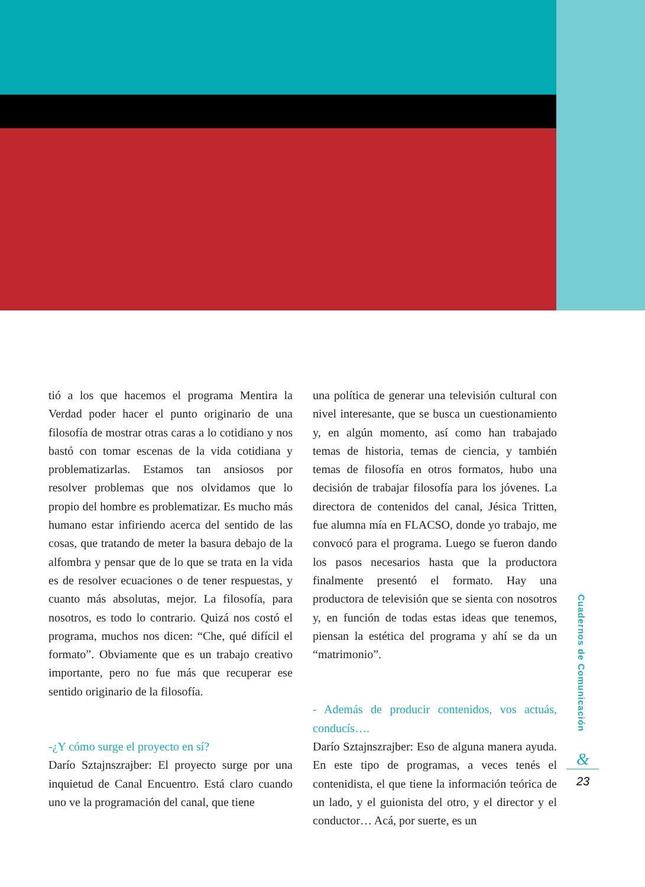tió a los que hacemos el programa Mentira la Verdad poder hacer el punto originario de una filosofía de mostrar otras caras a lo cotidiano y nos bastó con tomar escenas de la vida cotidiana y problematizarlas. Estamos tan ansiosos por resolver problemas que nos olvidamos que lo propio del hombre es problematizar. Es mucho más humano estar infiriendo acerca del sentido de las cosas, que tratando de meter la basura debajo de la alfombra y pensar que de lo que se trata en la vida es de resolver ecuaciones o de tener respuestas, y cuanto más absolutas, mejor. La filosofía, para nosotros, es todo lo contrario. Quizá nos costó el programa, muchos nos dicen: “Che, qué difícil el formato”. Obviamente que es un trabajo creativo importante, pero no fue más que recuperar ese sentido originario de la filosofía.
-¿Y cómo surge el proyecto en sí?
Darío Sztajnszrajber: El proyecto surge por una inquietud de Canal Encuentro. Está claro cuando uno ve la programación del canal, que tiene
una política de generar una televisión cultural con nivel interesante, que se busca un cuestionamiento y, en algún momento, así como han trabajado temas de historia, temas de ciencia, y también temas de filosofía en otros formatos, hubo una decisión de trabajar filosofía para los jóvenes. La directora de contenidos del canal, Jésica Tritten, fue alumna mía en FLACSO, donde yo trabajo, me convocó para el programa. Luego se fueron dando los pasos necesarios hasta que la productora finalmente presentó el formato. Hay una productora de televisión que se sienta con nosotros y, en función de todas estas ideas que tenemos, piensan la estética del programa y ahí se da un “matrimonio”.
- Además de producir contenidos, vos actuás, conducís….
Darío Sztajnszrajber: Eso de alguna manera ayuda. En este tipo de programas, a veces tenés el contenidista, el que tiene la información teórica de un lado, y el guionista del otro, y el director y el conductor… Acá, por suerte, es un
Cuadernos de Comunicación
&
23